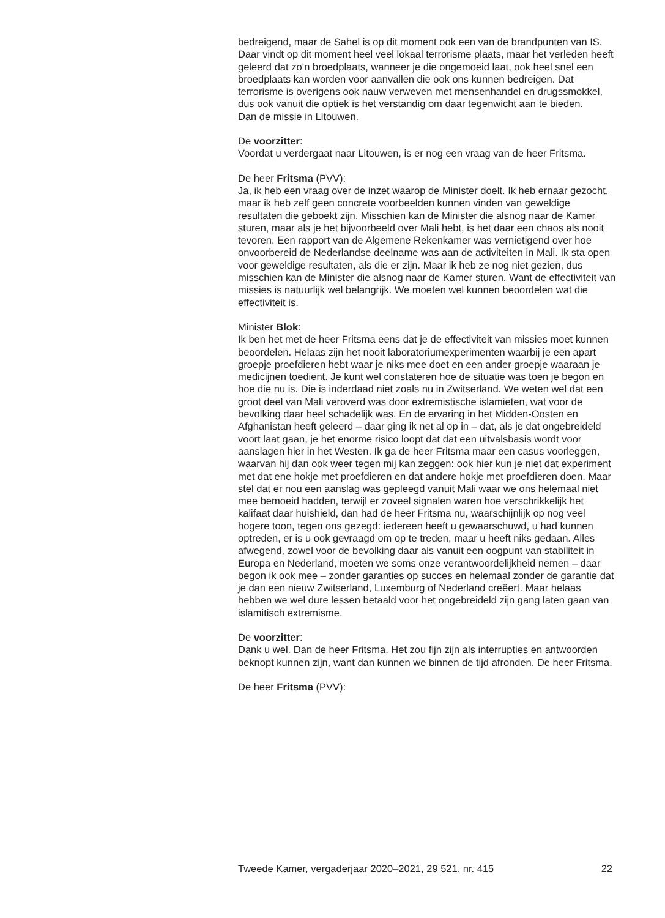bedreigend, maar de Sahel is op dit moment ook een van de brandpunten van IS. Daar vindt op dit moment heel veel lokaal terrorisme plaats, maar het verleden heeft geleerd dat zo’n broedplaats, wanneer je die ongemoeid laat, ook heel snel een broedplaats kan worden voor aanvallen die ook ons kunnen bedreigen. Dat terrorisme is overigens ook nauw verweven met mensenhandel en drugssmokkel, dus ook vanuit die optiek is het verstandig om daar tegenwicht aan te bieden.
Dan de missie in Litouwen.
De voorzitter:
Voordat u verdergaat naar Litouwen, is er nog een vraag van de heer Fritsma.
De heer Fritsma (PVV):
Ja, ik heb een vraag over de inzet waarop de Minister doelt. Ik heb ernaar gezocht, maar ik heb zelf geen concrete voorbeelden kunnen vinden van geweldige resultaten die geboekt zijn. Misschien kan de Minister die alsnog naar de Kamer sturen, maar als je het bijvoorbeeld over Mali hebt, is het daar een chaos als nooit tevoren. Een rapport van de Algemene Rekenkamer was vernietigend over hoe onvoorbereid de Nederlandse deelname was aan de activiteiten in Mali. Ik sta open voor geweldige resultaten, als die er zijn. Maar ik heb ze nog niet gezien, dus misschien kan de Minister die alsnog naar de Kamer sturen. Want de effectiviteit van missies is natuurlijk wel belangrijk. We moeten wel kunnen beoordelen wat die effectiviteit is.
Minister Blok:
Ik ben het met de heer Fritsma eens dat je de effectiviteit van missies moet kunnen beoordelen. Helaas zijn het nooit laboratoriumexperimenten waarbij je een apart groepje proefdieren hebt waar je niks mee doet en een ander groepje waaraan je medicijnen toedient. Je kunt wel constateren hoe de situatie was toen je begon en hoe die nu is. Die is inderdaad niet zoals nu in Zwitserland. We weten wel dat een groot deel van Mali veroverd was door extremistische islamieten, wat voor de bevolking daar heel schadelijk was. En de ervaring in het Midden-Oosten en Afghanistan heeft geleerd – daar ging ik net al op in – dat, als je dat ongebreideld voort laat gaan, je het enorme risico loopt dat dat een uitvalsbasis wordt voor aanslagen hier in het Westen. Ik ga de heer Fritsma maar een casus voorleggen, waarvan hij dan ook weer tegen mij kan zeggen: ook hier kun je niet dat experiment met dat ene hokje met proefdieren en dat andere hokje met proefdieren doen. Maar stel dat er nou een aanslag was gepleegd vanuit Mali waar we ons helemaal niet mee bemoeid hadden, terwijl er zoveel signalen waren hoe verschrikkelijk het kalifaat daar huishield, dan had de heer Fritsma nu, waarschijnlijk op nog veel hogere toon, tegen ons gezegd: iedereen heeft u gewaarschuwd, u had kunnen optreden, er is u ook gevraagd om op te treden, maar u heeft niks gedaan. Alles afwegend, zowel voor de bevolking daar als vanuit een oogpunt van stabiliteit in Europa en Nederland, moeten we soms onze verantwoordelijkheid nemen – daar begon ik ook mee – zonder garanties op succes en helemaal zonder de garantie dat je dan een nieuw Zwitserland, Luxemburg of Nederland creëert. Maar helaas hebben we wel dure lessen betaald voor het ongebreideld zijn gang laten gaan van islamitisch extremisme.
De voorzitter:
Dank u wel. Dan de heer Fritsma. Het zou fijn zijn als interrupties en antwoorden beknopt kunnen zijn, want dan kunnen we binnen de tijd afronden. De heer Fritsma.
De heer Fritsma (PVV):
Tweede Kamer, vergaderjaar 2020–2021, 29 521, nr. 415 22